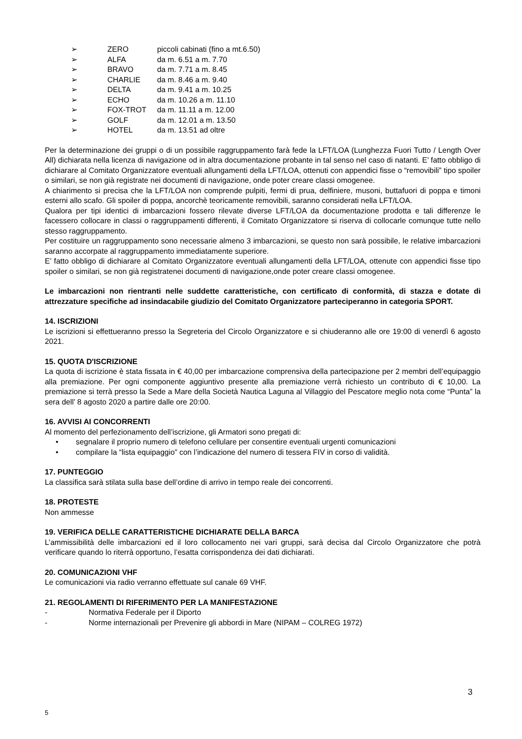➢ ZERO piccoli cabinati (fino a mt.6.50)
➢ ALFA da m. 6.51 a m. 7.70
➢ BRAVO da m. 7.71 a m. 8.45
➢ CHARLIE da m. 8.46 a m. 9.40
➢ DELTA da m. 9.41 a m. 10.25
➢ ECHO da m. 10.26 a m. 11.10
➢ FOX-TROT da m. 11.11 a m. 12.00
➢ GOLF da m. 12.01 a m. 13.50
➢ HOTEL da m. 13.51 ad oltre
Per la determinazione dei gruppi o di un possibile raggruppamento farà fede la LFT/LOA (Lunghezza Fuori Tutto / Length Over All) dichiarata nella licenza di navigazione od in altra documentazione probante in tal senso nel caso di natanti. E’ fatto obbligo di dichiarare al Comitato Organizzatore eventuali allungamenti della LFT/LOA, ottenuti con appendici fisse o “removibili” tipo spoiler o similari, se non già registrate nei documenti di navigazione, onde poter creare classi omogenee.
A chiarimento si precisa che la LFT/LOA non comprende pulpiti, fermi di prua, delfiniere, musoni, buttafuori di poppa e timoni esterni allo scafo. Gli spoiler di poppa, ancorchè teoricamente removibili, saranno considerati nella LFT/LOA.
Qualora per tipi identici di imbarcazioni fossero rilevate diverse LFT/LOA da documentazione prodotta e tali differenze le facessero collocare in classi o raggruppamenti differenti, il Comitato Organizzatore si riserva di collocarle comunque tutte nello stesso raggruppamento.
Per costituire un raggruppamento sono necessarie almeno 3 imbarcazioni, se questo non sarà possibile, le relative imbarcazioni saranno accorpate al raggruppamento immediatamente superiore.
E’ fatto obbligo di dichiarare al Comitato Organizzatore eventuali allungamenti della LFT/LOA, ottenute con appendici fisse tipo spoiler o similari, se non già registratenei documenti di navigazione,onde poter creare classi omogenee.
Le imbarcazioni non rientranti nelle suddette caratteristiche, con certificato di conformità, di stazza e dotate di attrezzature specifiche ad insindacabile giudizio del Comitato Organizzatore parteciperanno in categoria SPORT.
14. ISCRIZIONI
Le iscrizioni si effettueranno presso la Segreteria del Circolo Organizzatore e si chiuderanno alle ore 19:00 di venerdì 6 agosto 2021.
15. QUOTA D'ISCRIZIONE
La quota di iscrizione è stata fissata in € 40,00 per imbarcazione comprensiva della partecipazione per 2 membri dell’equipaggio alla premiazione. Per ogni componente aggiuntivo presente alla premiazione verrà richiesto un contributo di € 10,00. La premiazione si terrà presso la Sede a Mare della Società Nautica Laguna al Villaggio del Pescatore meglio nota come “Punta” la sera dell’ 8 agosto 2020 a partire dalle ore 20:00.
16. AVVISI AI CONCORRENTI
Al momento del perfezionamento dell’iscrizione, gli Armatori sono pregati di:
• segnalare il proprio numero di telefono cellulare per consentire eventuali urgenti comunicazioni
• compilare la “lista equipaggio” con l’indicazione del numero di tessera FIV in corso di validità.
17. PUNTEGGIO
La classifica sarà stilata sulla base dell’ordine di arrivo in tempo reale dei concorrenti.
18. PROTESTE
Non ammesse
19. VERIFICA DELLE CARATTERISTICHE DICHIARATE DELLA BARCA
L’ammissibilità delle imbarcazioni ed il loro collocamento nei vari gruppi, sarà decisa dal Circolo Organizzatore che potrà verificare quando lo riterrà opportuno, l’esatta corrispondenza dei dati dichiarati.
20. COMUNICAZIONI VHF
Le comunicazioni via radio verranno effettuate sul canale 69 VHF.
21. REGOLAMENTI DI RIFERIMENTO PER LA MANIFESTAZIONE
- Normativa Federale per il Diporto
- Norme internazionali per Prevenire gli abbordi in Mare (NIPAM – COLREG 1972)
3
5